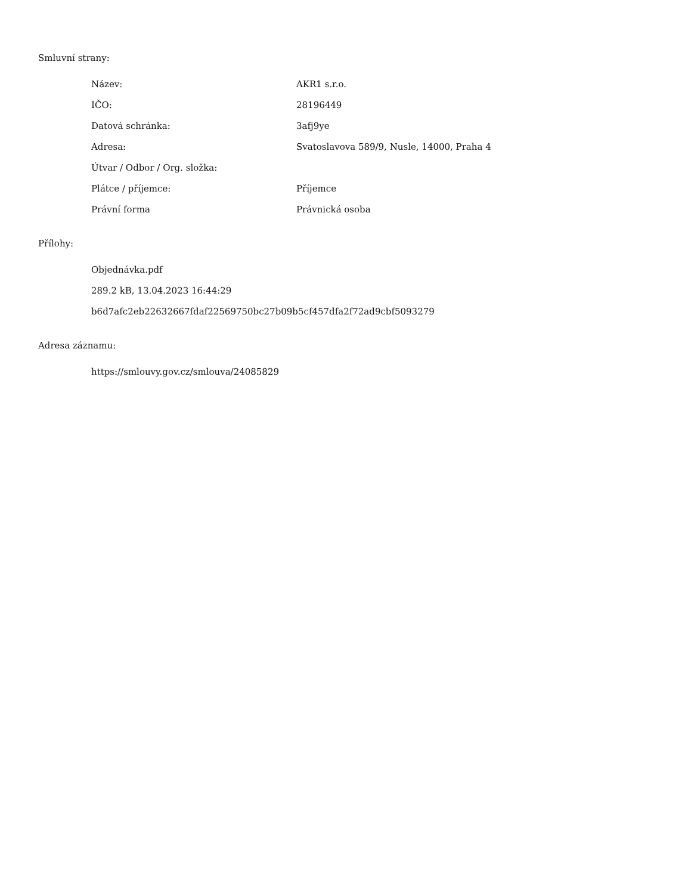Smluvní strany:
| Název: | AKR1 s.r.o. |
| IČO: | 28196449 |
| Datová schránka: | 3afj9ye |
| Adresa: | Svatoslavova 589/9, Nusle, 14000, Praha 4 |
| Útvar / Odbor / Org. složka: | |
| Plátce / příjemce: | Příjemce |
| Právní forma | Právnická osoba |
Přílohy:
Objednávka.pdf
289.2 kB, 13.04.2023 16:44:29
b6d7afc2eb22632667fdaf22569750bc27b09b5cf457dfa2f72ad9cbf5093279
Adresa záznamu:
https://smlouvy.gov.cz/smlouva/24085829